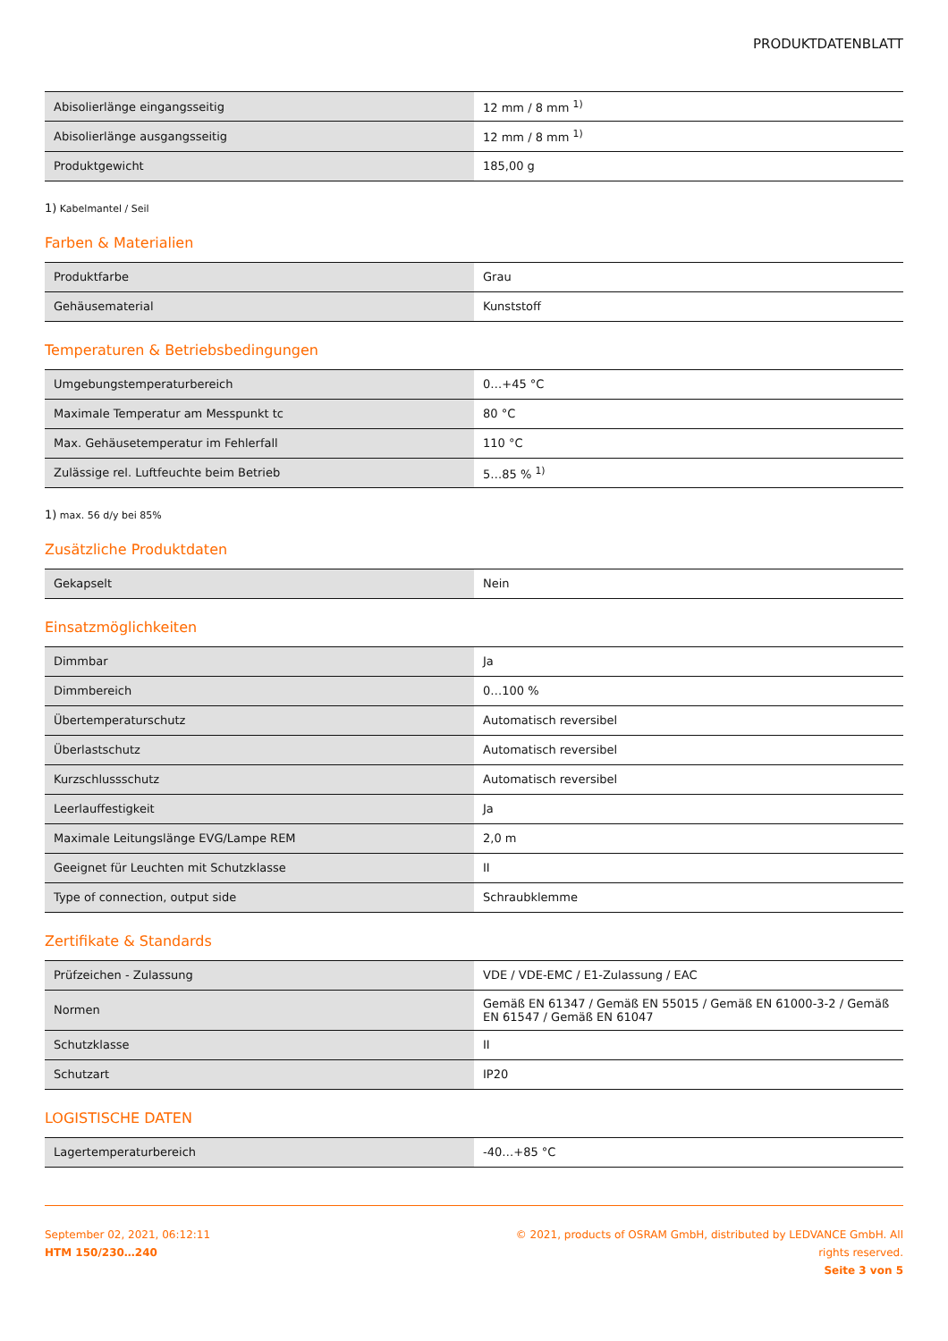PRODUKTDATENBLATT
| Abisolierlänge eingangsseitig | 12 mm / 8 mm <sup>1)</sup> |
| Abisolierlänge ausgangsseitig | 12 mm / 8 mm <sup>1)</sup> |
| Produktgewicht | 185,00 g |
1) Kabelmantel / Seil
Farben & Materialien
| Produktfarbe | Grau |
| Gehäusematerial | Kunststoff |
Temperaturen & Betriebsbedingungen
| Umgebungstemperaturbereich | 0…+45 °C |
| Maximale Temperatur am Messpunkt tc | 80 °C |
| Max. Gehäusetemperatur im Fehlerfall | 110 °C |
| Zulässige rel. Luftfeuchte beim Betrieb | 5…85 % <sup>1)</sup> |
1) max. 56 d/y bei 85%
Zusätzliche Produktdaten
| Gekapselt | Nein |
Einsatzmöglichkeiten
| Dimmbar | Ja |
| Dimmbereich | 0…100 % |
| Übertemperaturschutz | Automatisch reversibel |
| Überlastschutz | Automatisch reversibel |
| Kurzschlussschutz | Automatisch reversibel |
| Leerlauffestigkeit | Ja |
| Maximale Leitungslänge EVG/Lampe REM | 2,0 m |
| Geeignet für Leuchten mit Schutzklasse | II |
| Type of connection, output side | Schraubklemme |
Zertifikate & Standards
| Prüfzeichen - Zulassung | VDE / VDE-EMC / E1-Zulassung / EAC |
| Normen | Gemäß EN 61347 / Gemäß EN 55015 / Gemäß EN 61000-3-2 / Gemäß EN 61547 / Gemäß EN 61047 |
| Schutzklasse | II |
| Schutzart | IP20 |
LOGISTISCHE DATEN
| Lagertemperaturbereich | -40…+85 °C |
September 02, 2021, 06:12:11
HTM 150/230…240
© 2021, products of OSRAM GmbH, distributed by LEDVANCE GmbH. All rights reserved.
Seite 3 von 5